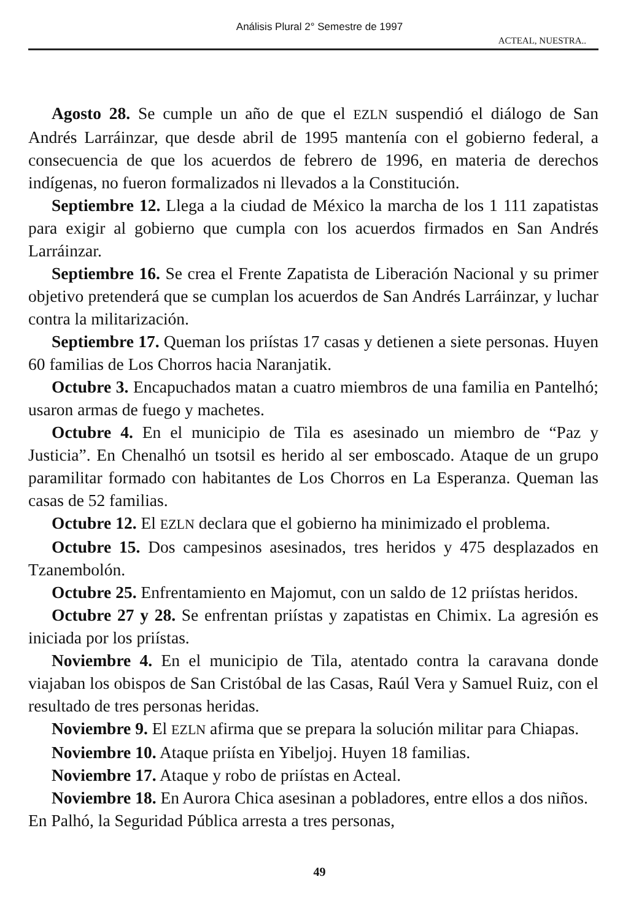Análisis Plural 2° Semestre de 1997
ACTEAL, NUESTRA..
Agosto 28. Se cumple un año de que el EZLN suspendió el diálogo de San Andrés Larráinzar, que desde abril de 1995 mantenía con el gobierno federal, a consecuencia de que los acuerdos de febrero de 1996, en materia de derechos indígenas, no fueron formalizados ni llevados a la Constitución.
Septiembre 12. Llega a la ciudad de México la marcha de los 1 111 zapatistas para exigir al gobierno que cumpla con los acuerdos firmados en San Andrés Larráinzar.
Septiembre 16. Se crea el Frente Zapatista de Liberación Nacional y su primer objetivo pretenderá que se cumplan los acuerdos de San Andrés Larráinzar, y luchar contra la militarización.
Septiembre 17. Queman los priístas 17 casas y detienen a siete personas. Huyen 60 familias de Los Chorros hacia Naranjatik.
Octubre 3. Encapuchados matan a cuatro miembros de una familia en Pantelhó; usaron armas de fuego y machetes.
Octubre 4. En el municipio de Tila es asesinado un miembro de “Paz y Justicia”. En Chenalhó un tsotsil es herido al ser emboscado. Ataque de un grupo paramilitar formado con habitantes de Los Chorros en La Esperanza. Queman las casas de 52 familias.
Octubre 12. El EZLN declara que el gobierno ha minimizado el problema.
Octubre 15. Dos campesinos asesinados, tres heridos y 475 desplazados en Tzanembolón.
Octubre 25. Enfrentamiento en Majomut, con un saldo de 12 priístas heridos.
Octubre 27 y 28. Se enfrentan priístas y zapatistas en Chimix. La agresión es iniciada por los priístas.
Noviembre 4. En el municipio de Tila, atentado contra la caravana donde viajaban los obispos de San Cristóbal de las Casas, Raúl Vera y Samuel Ruiz, con el resultado de tres personas heridas.
Noviembre 9. El EZLN afirma que se prepara la solución militar para Chiapas.
Noviembre 10. Ataque priísta en Yibeljoj. Huyen 18 familias.
Noviembre 17. Ataque y robo de priístas en Acteal.
Noviembre 18. En Aurora Chica asesinan a pobladores, entre ellos a dos niños. En Palhó, la Seguridad Pública arresta a tres personas,
49